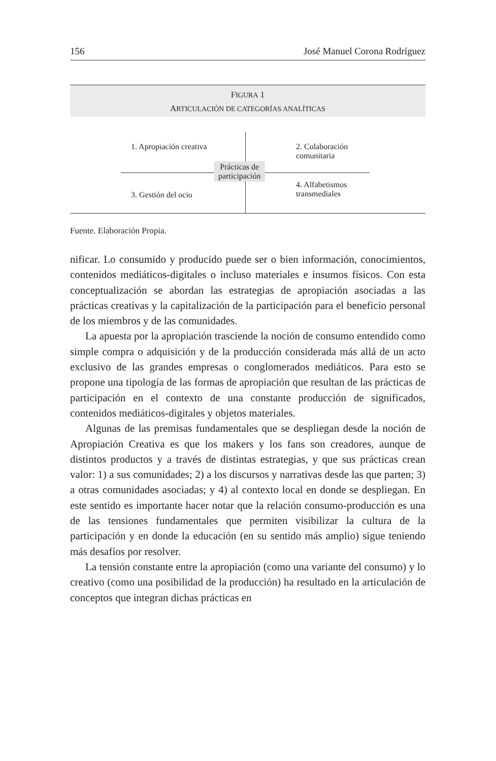156 José Manuel Corona Rodríguez
FIGURA 1
ARTICULACIÓN DE CATEGORÍAS ANALÍTICAS
1. Apropiación creativa
2. Colaboración
comunitaria
Prácticas de
participación
3. Gestión del ocio
4. Alfabetismos
transmediales
Fuente. Elaboración Propia.
nificar. Lo consumido y producido puede ser o bien información, conocimientos, contenidos mediáticos-digitales o incluso materiales e insumos físicos. Con esta conceptualización se abordan las estrategias de apropiación asociadas a las prácticas creativas y la capitalización de la participación para el beneficio personal de los miembros y de las comunidades.
La apuesta por la apropiación trasciende la noción de consumo entendido como simple compra o adquisición y de la producción considerada más allá de un acto exclusivo de las grandes empresas o conglomerados mediáticos. Para esto se propone una tipología de las formas de apropiación que resultan de las prácticas de participación en el contexto de una constante producción de significados, contenidos mediáticos-digitales y objetos materiales.
Algunas de las premisas fundamentales que se despliegan desde la noción de Apropiación Creativa es que los makers y los fans son creadores, aunque de distintos productos y a través de distintas estrategias, y que sus prácticas crean valor: 1) a sus comunidades; 2) a los discursos y narrativas desde las que parten; 3) a otras comunidades asociadas; y 4) al contexto local en donde se despliegan. En este sentido es importante hacer notar que la relación consumo-producción es una de las tensiones fundamentales que permiten visibilizar la cultura de la participación y en donde la educación (en su sentido más amplio) sigue teniendo más desafíos por resolver.
La tensión constante entre la apropiación (como una variante del consumo) y lo creativo (como una posibilidad de la producción) ha resultado en la articulación de conceptos que integran dichas prácticas en